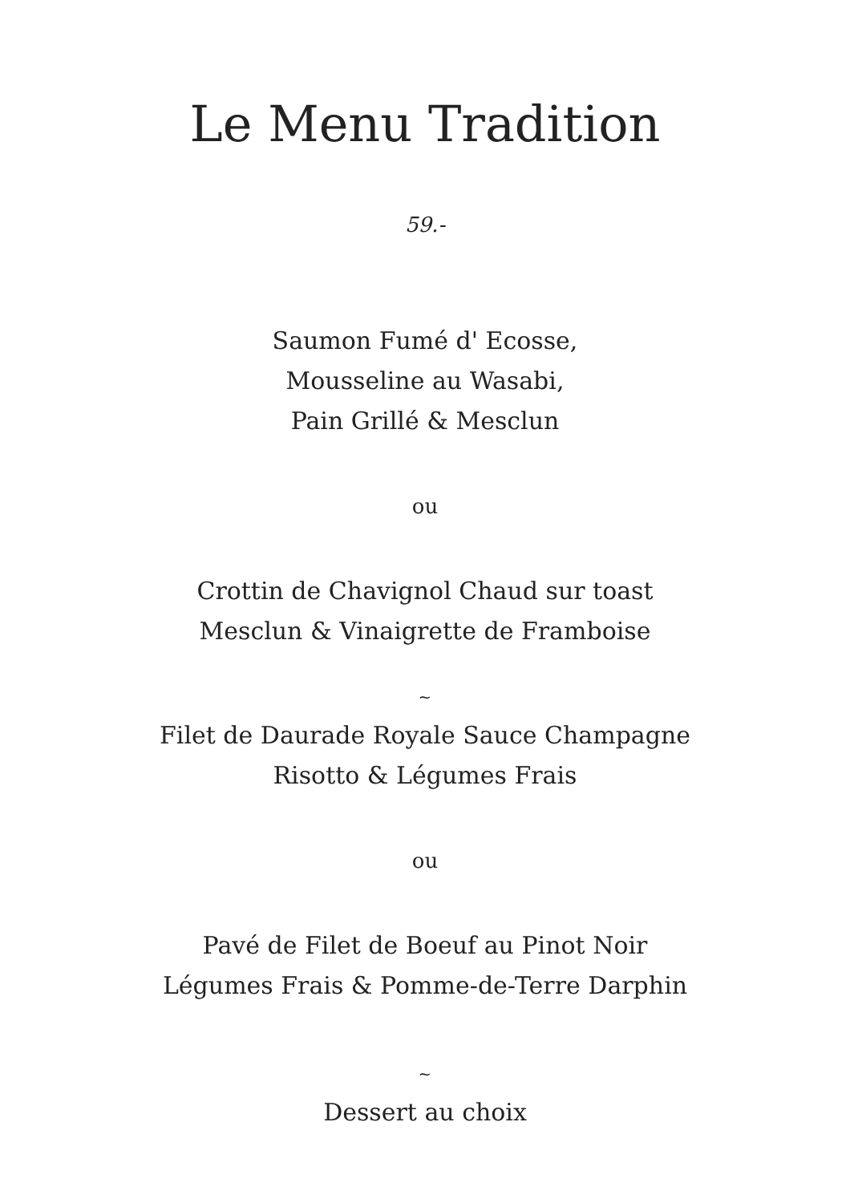Le Menu Tradition
59.-
Saumon Fumé d' Ecosse,
Mousseline au Wasabi,
Pain Grillé & Mesclun
ou
Crottin de Chavignol Chaud sur toast
Mesclun & Vinaigrette de Framboise
~
Filet de Daurade Royale Sauce Champagne
Risotto & Légumes Frais
ou
Pavé de Filet de Boeuf au Pinot Noir
Légumes Frais & Pomme-de-Terre Darphin
~
Dessert au choix